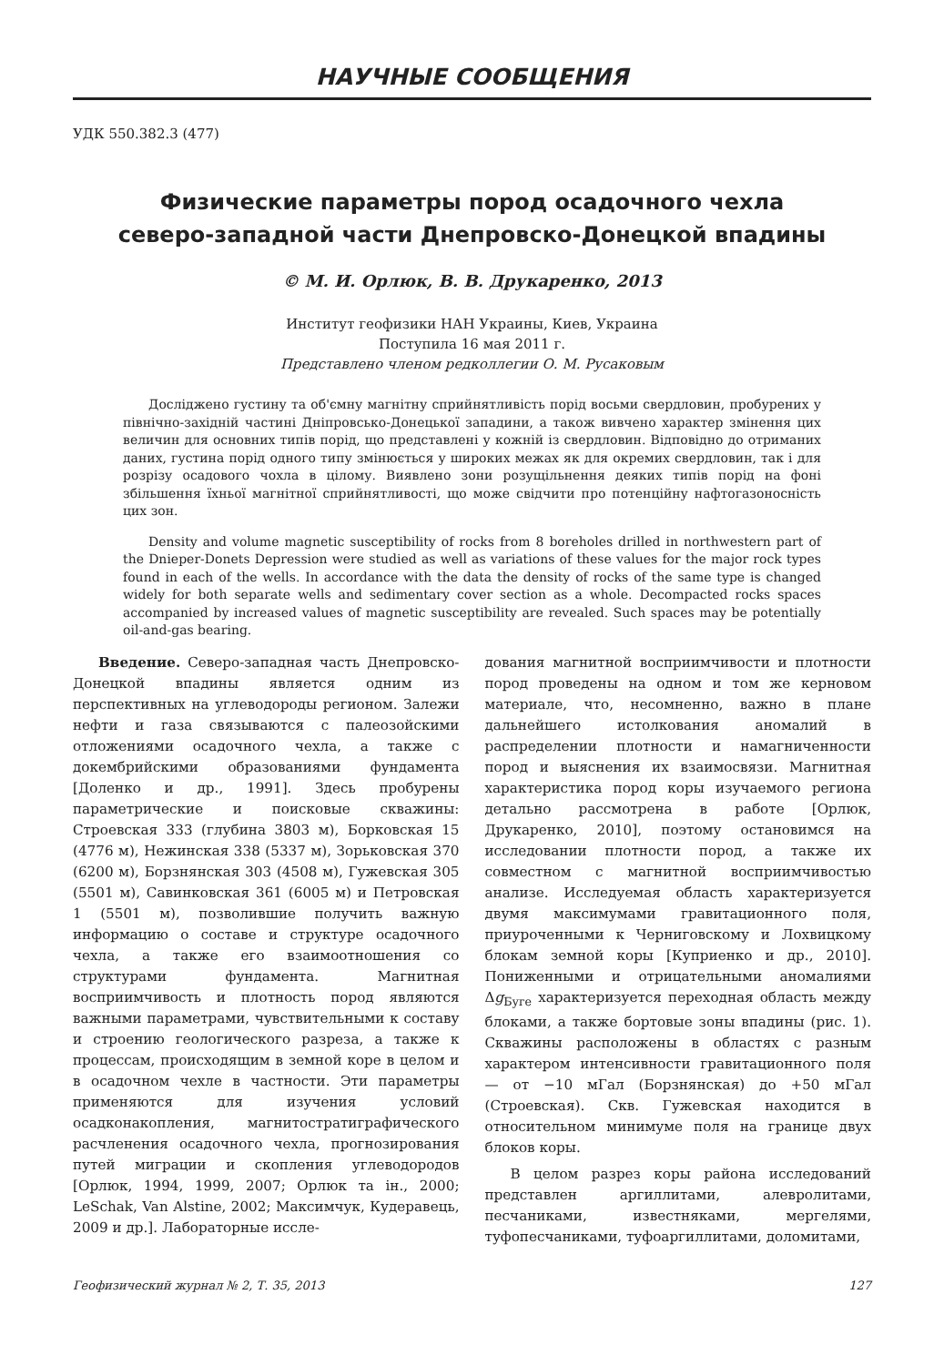НАУЧНЫЕ СООБЩЕНИЯ
УДК 550.382.3 (477)
Физические параметры пород осадочного чехла
северо-западной части Днепровско-Донецкой впадины
© М. И. Орлюк, В. В. Друкаренко, 2013
Институт геофизики НАН Украины, Киев, Украина
Поступила 16 мая 2011 г.
Представлено членом редколлегии О. М. Русаковым
Досліджено густину та об'ємну магнітну сприйнятливість порід восьми свердловин, пробурених у північно-західній частині Дніпровсько-Донецької западини, а також вивчено характер змінення цих величин для основних типів порід, що представлені у кожній із свердловин. Відповідно до отриманих даних, густина порід одного типу змінюється у широких межах як для окремих свердловин, так і для розрізу осадового чохла в цілому. Виявлено зони розущільнення деяких типів порід на фоні збільшення їхньої магнітної сприйнятливості, що може свідчити про потенційну нафтогазоносність цих зон.
Density and volume magnetic susceptibility of rocks from 8 boreholes drilled in northwestern part of the Dnieper-Donets Depression were studied as well as variations of these values for the major rock types found in each of the wells. In accordance with the data the density of rocks of the same type is changed widely for both separate wells and sedimentary cover section as a whole. Decompacted rocks spaces accompanied by increased values of magnetic susceptibility are revealed. Such spaces may be potentially oil-and-gas bearing.
Введение. Северо-западная часть Днепровско-Донецкой впадины является одним из перспективных на углеводороды регионом. Залежи нефти и газа связываются с палеозойскими отложениями осадочного чехла, а также с докембрийскими образованиями фундамента [Доленко и др., 1991]. Здесь пробурены параметрические и поисковые скважины: Строевская 333 (глубина 3803 м), Борковская 15 (4776 м), Нежинская 338 (5337 м), Зорьковская 370 (6200 м), Борзнянская 303 (4508 м), Гужевская 305 (5501 м), Савинковская 361 (6005 м) и Петровская 1 (5501 м), позволившие получить важную информацию о составе и структуре осадочного чехла, а также его взаимоотношения со структурами фундамента. Магнитная восприимчивость и плотность пород являются важными параметрами, чувствительными к составу и строению геологического разреза, а также к процессам, происходящим в земной коре в целом и в осадочном чехле в частности. Эти параметры применяются для изучения условий осадконакопления, магнитостратиграфического расчленения осадочного чехла, прогнозирования путей миграции и скопления углеводородов [Орлюк, 1994, 1999, 2007; Орлюк та ін., 2000; LeSchak, Van Alstine, 2002; Максимчук, Кудеравець, 2009 и др.]. Лабораторные иссле-
дования магнитной восприимчивости и плотности пород проведены на одном и том же керновом материале, что, несомненно, важно в плане дальнейшего истолкования аномалий в распределении плотности и намагниченности пород и выяснения их взаимосвязи. Магнитная характеристика пород коры изучаемого региона детально рассмотрена в работе [Орлюк, Друкаренко, 2010], поэтому остановимся на исследовании плотности пород, а также их совместном с магнитной восприимчивостью анализе. Исследуемая область характеризуется двумя максимумами гравитационного поля, приуроченными к Черниговскому и Лохвицкому блокам земной коры [Куприенко и др., 2010]. Пониженными и отрицательными аномалиями Δg<sub>Буге</sub> характеризуется переходная область между блоками, а также бортовые зоны впадины (рис. 1). Скважины расположены в областях с разным характером интенсивности гравитационного поля — от −10 мГал (Борзнянская) до +50 мГал (Строевская). Скв. Гужевская находится в относительном минимуме поля на границе двух блоков коры.
В целом разрез коры района исследований представлен аргиллитами, алевролитами, песчаниками, известняками, мергелями, туфопесчаниками, туфоаргиллитами, доломитами,
Геофизический журнал № 2, Т. 35, 2013 127